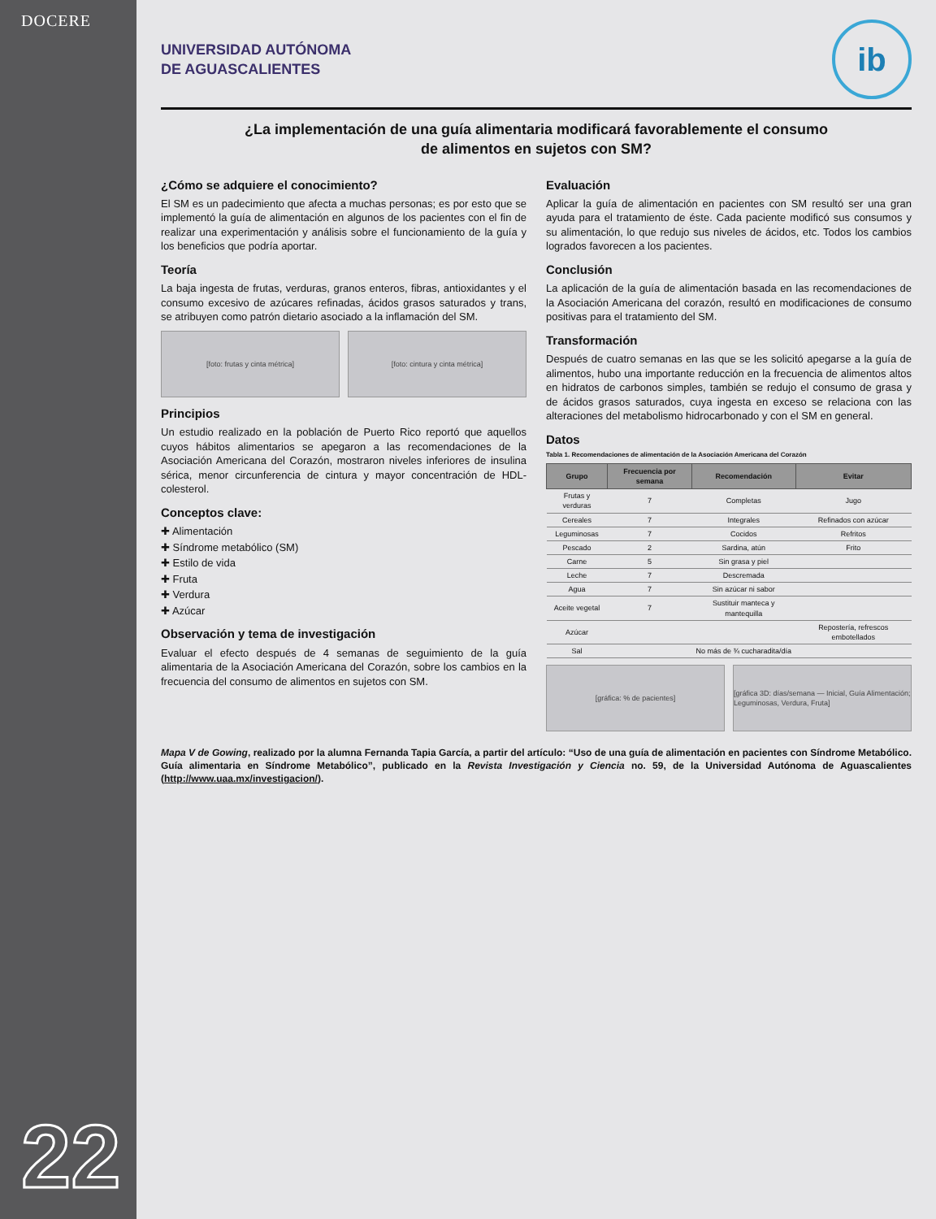DOCERE
22
UNIVERSIDAD AUTÓNOMA
DE AGUASCALIENTES
ib
¿La implementación de una guía alimentaria modificará favorablemente el consumo de alimentos en sujetos con SM?
¿Cómo se adquiere el conocimiento?
El SM es un padecimiento que afecta a muchas personas; es por esto que se implementó la guía de alimentación en algunos de los pacientes con el fin de realizar una experimentación y análisis sobre el funcionamiento de la guía y los beneficios que podría aportar.
Teoría
La baja ingesta de frutas, verduras, granos enteros, fibras, antioxidantes y el consumo excesivo de azúcares refinadas, ácidos grasos saturados y trans, se atribuyen como patrón dietario asociado a la inflamación del SM.
[foto: frutas y cinta métrica] [foto: cintura y cinta métrica]
Principios
Un estudio realizado en la población de Puerto Rico reportó que aquellos cuyos hábitos alimentarios se apegaron a las recomendaciones de la Asociación Americana del Corazón, mostraron niveles inferiores de insulina sérica, menor circunferencia de cintura y mayor concentración de HDL-colesterol.
Conceptos clave:
✚ Alimentación
✚ Síndrome metabólico (SM)
✚ Estilo de vida
✚ Fruta
✚ Verdura
✚ Azúcar
Observación y tema de investigación
Evaluar el efecto después de 4 semanas de seguimiento de la guía alimentaria de la Asociación Americana del Corazón, sobre los cambios en la frecuencia del consumo de alimentos en sujetos con SM.
Evaluación
Aplicar la guía de alimentación en pacientes con SM resultó ser una gran ayuda para el tratamiento de éste. Cada paciente modificó sus consumos y su alimentación, lo que redujo sus niveles de ácidos, etc. Todos los cambios logrados favorecen a los pacientes.
Conclusión
La aplicación de la guía de alimentación basada en las recomendaciones de la Asociación Americana del corazón, resultó en modificaciones de consumo positivas para el tratamiento del SM.
Transformación
Después de cuatro semanas en las que se les solicitó apegarse a la guía de alimentos, hubo una importante reducción en la frecuencia de alimentos altos en hidratos de carbonos simples, también se redujo el consumo de grasa y de ácidos grasos saturados, cuya ingesta en exceso se relaciona con las alteraciones del metabolismo hidrocarbonado y con el SM en general.
Datos
Tabla 1. Recomendaciones de alimentación de la Asociación Americana del Corazón
| Grupo | Frecuencia por semana | Recomendación | Evitar |
| --- | --- | --- | --- |
| Frutas y verduras | 7 | Completas | Jugo |
| Cereales | 7 | Integrales | Refinados con azúcar |
| Leguminosas | 7 | Cocidos | Refritos |
| Pescado | 2 | Sardina, atún | Frito |
| Carne | 5 | Sin grasa y piel | |
| Leche | 7 | Descremada | |
| Agua | 7 | Sin azúcar ni sabor | |
| Aceite vegetal | 7 | Sustituir manteca y mantequilla | |
| Azúcar | | | Repostería, refrescos embotellados |
| Sal | | No más de ¾ cucharadita/día | |
[gráfica: % de pacientes] [gráfica 3D: días/semana — Inicial, Guía Alimentación; Leguminosas, Verdura, Fruta]
Mapa V de Gowing, realizado por la alumna Fernanda Tapia García, a partir del artículo: “Uso de una guía de alimentación en pacientes con Síndrome Metabólico. Guía alimentaria en Síndrome Metabólico”, publicado en la Revista Investigación y Ciencia no. 59, de la Universidad Autónoma de Aguascalientes (http://www.uaa.mx/investigacion/).